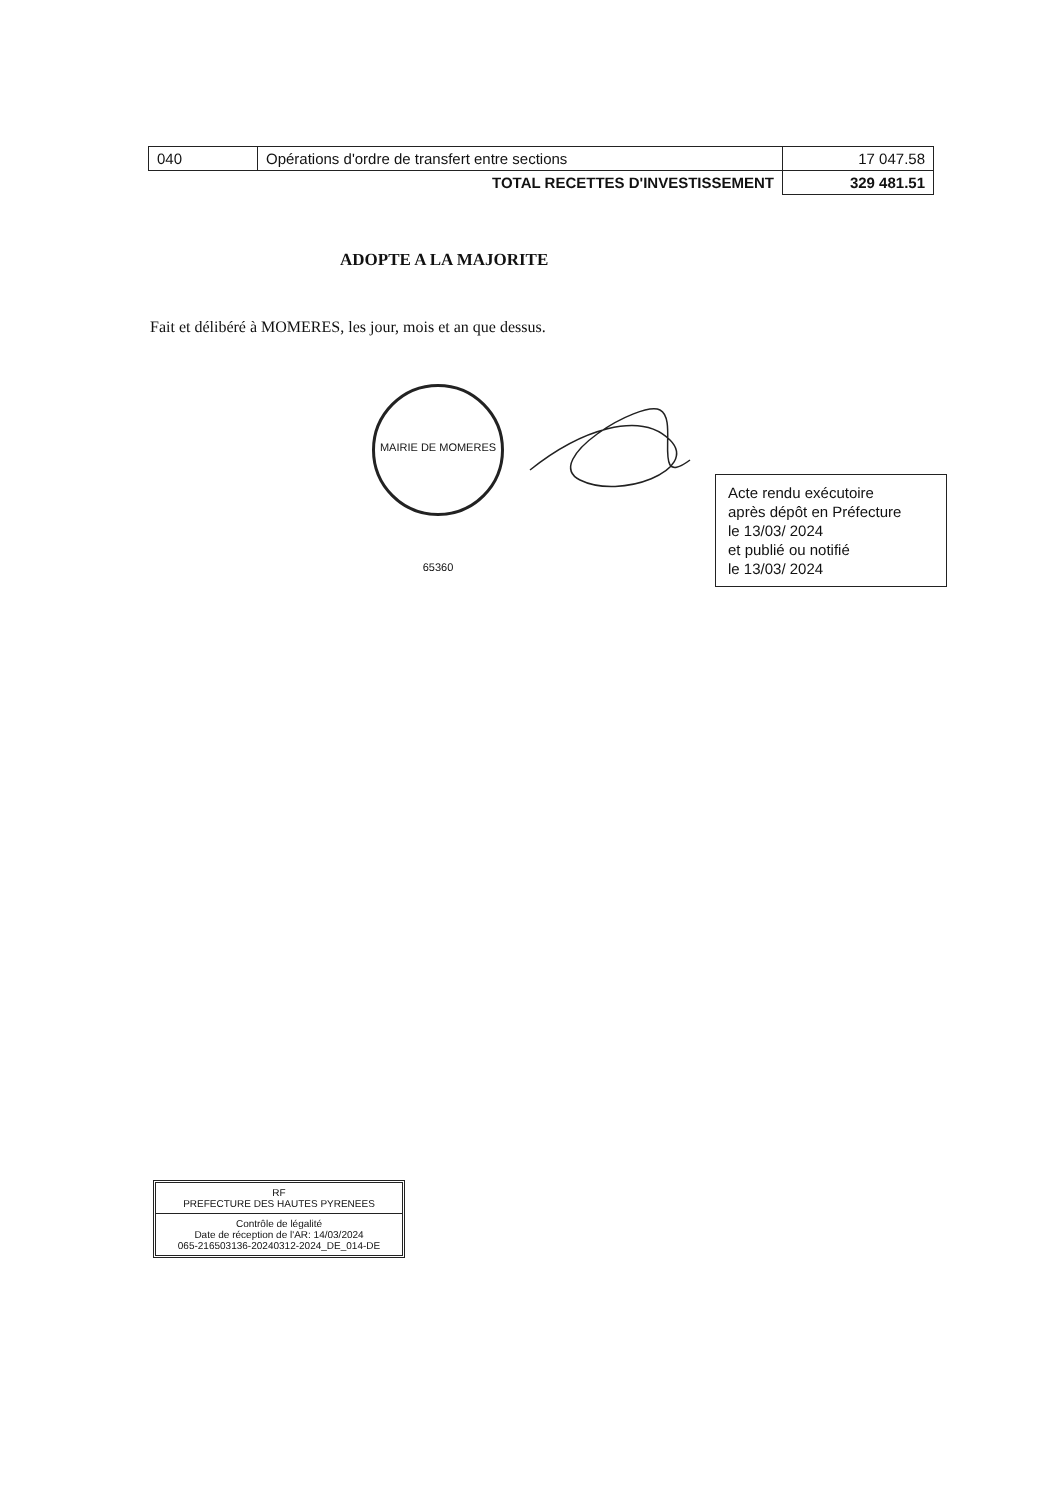| 040 | Opérations d'ordre de transfert entre sections | 17 047.58 |
| | TOTAL RECETTES D'INVESTISSEMENT | 329 481.51 |
ADOPTE A LA MAJORITE
Fait et délibéré à MOMERES, les jour, mois et an que dessus.
MAIRIE DE MOMERES 65360
Acte rendu exécutoire
après dépôt en Préfecture
le 13/03/ 2024
et publié ou notifié
le 13/03/ 2024
RF
PREFECTURE DES HAUTES PYRENEES
Contrôle de légalité
Date de réception de l'AR: 14/03/2024
065-216503136-20240312-2024_DE_014-DE